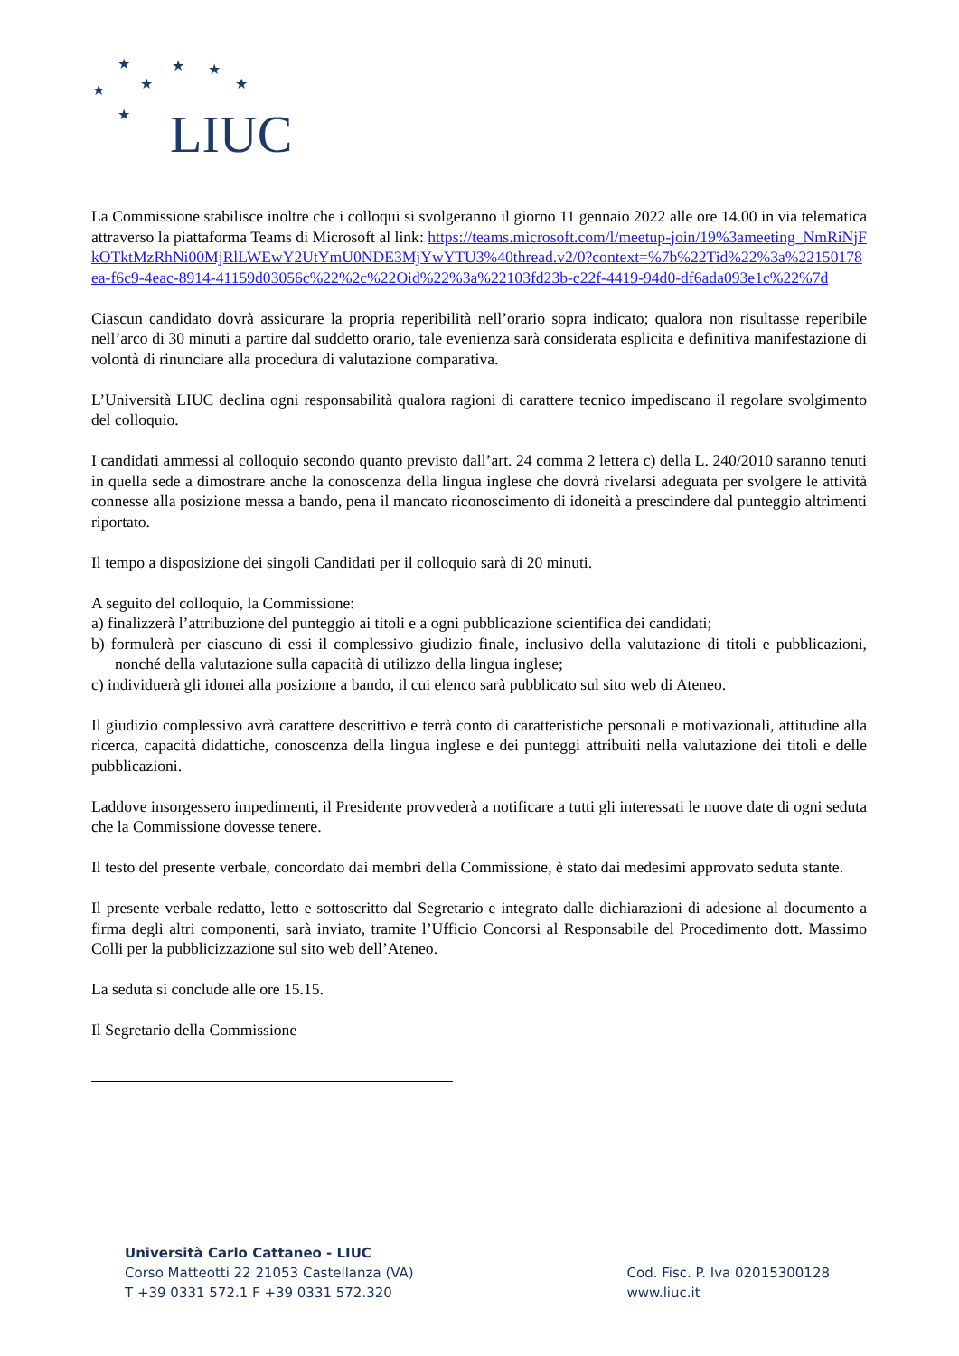★
★
★
★
★
★
★
LIUC
La Commissione stabilisce inoltre che i colloqui si svolgeranno il giorno 11 gennaio 2022 alle ore 14.00 in via telematica attraverso la piattaforma Teams di Microsoft al link: https://teams.microsoft.com/l/meetup-join/19%3ameeting_NmRiNjFkOTktMzRhNi00MjRlLWEwY2UtYmU0NDE3MjYwYTU3%40thread.v2/0?context=%7b%22Tid%22%3a%22150178ea-f6c9-4eac-8914-41159d03056c%22%2c%22Oid%22%3a%22103fd23b-c22f-4419-94d0-df6ada093e1c%22%7d
Ciascun candidato dovrà assicurare la propria reperibilità nell’orario sopra indicato; qualora non risultasse reperibile nell’arco di 30 minuti a partire dal suddetto orario, tale evenienza sarà considerata esplicita e definitiva manifestazione di volontà di rinunciare alla procedura di valutazione comparativa.
L’Università LIUC declina ogni responsabilità qualora ragioni di carattere tecnico impediscano il regolare svolgimento del colloquio.
I candidati ammessi al colloquio secondo quanto previsto dall’art. 24 comma 2 lettera c) della L. 240/2010 saranno tenuti in quella sede a dimostrare anche la conoscenza della lingua inglese che dovrà rivelarsi adeguata per svolgere le attività connesse alla posizione messa a bando, pena il mancato riconoscimento di idoneità a prescindere dal punteggio altrimenti riportato.
Il tempo a disposizione dei singoli Candidati per il colloquio sarà di 20 minuti.
A seguito del colloquio, la Commissione:
a) finalizzerà l’attribuzione del punteggio ai titoli e a ogni pubblicazione scientifica dei candidati;
b) formulerà per ciascuno di essi il complessivo giudizio finale, inclusivo della valutazione di titoli e pubblicazioni, nonché della valutazione sulla capacità di utilizzo della lingua inglese;
c) individuerà gli idonei alla posizione a bando, il cui elenco sarà pubblicato sul sito web di Ateneo.
Il giudizio complessivo avrà carattere descrittivo e terrà conto di caratteristiche personali e motivazionali, attitudine alla ricerca, capacità didattiche, conoscenza della lingua inglese e dei punteggi attribuiti nella valutazione dei titoli e delle pubblicazioni.
Laddove insorgessero impedimenti, il Presidente provvederà a notificare a tutti gli interessati le nuove date di ogni seduta che la Commissione dovesse tenere.
Il testo del presente verbale, concordato dai membri della Commissione, è stato dai medesimi approvato seduta stante.
Il presente verbale redatto, letto e sottoscritto dal Segretario e integrato dalle dichiarazioni di adesione al documento a firma degli altri componenti, sarà inviato, tramite l’Ufficio Concorsi al Responsabile del Procedimento dott. Massimo Colli per la pubblicizzazione sul sito web dell’Ateneo.
La seduta si conclude alle ore 15.15.
Il Segretario della Commissione
Università Carlo Cattaneo - LIUC
Corso Matteotti 22 21053 Castellanza (VA)
T +39 0331 572.1 F +39 0331 572.320
Cod. Fisc. P. Iva 02015300128
www.liuc.it